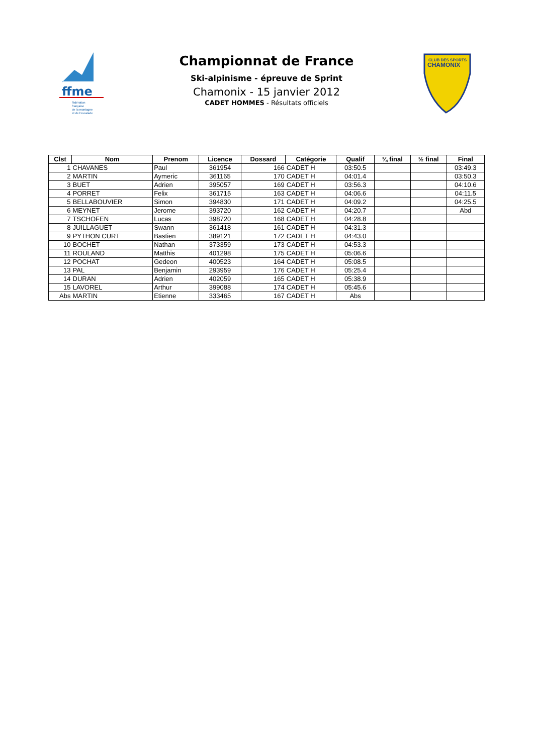ffme
fédération
française
de la montagne
et de l'escalade
Championnat de France
Ski-alpinisme - épreuve de Sprint
Chamonix - 15 janvier 2012
CADET HOMMES - Résultats officiels
CLUB DES SPORTS
CHAMONIX
| Clst | Nom | Prenom | Licence | Dossard | Catégorie | Qualif | ¼ final | ½ final | Final |
| --- | --- | --- | --- | --- | --- | --- | --- | --- | --- |
| 1 | CHAVANES | Paul | 361954 | 166 | CADET H | 03:50.5 | | | 03:49.3 |
| 2 | MARTIN | Aymeric | 361165 | 170 | CADET H | 04:01.4 | | | 03:50.3 |
| 3 | BUET | Adrien | 395057 | 169 | CADET H | 03:56.3 | | | 04:10.6 |
| 4 | PORRET | Felix | 361715 | 163 | CADET H | 04:06.6 | | | 04:11.5 |
| 5 | BELLABOUVIER | Simon | 394830 | 171 | CADET H | 04:09.2 | | | 04:25.5 |
| 6 | MEYNET | Jerome | 393720 | 162 | CADET H | 04:20.7 | | | Abd |
| 7 | TSCHOFEN | Lucas | 398720 | 168 | CADET H | 04:28.8 | | | |
| 8 | JUILLAGUET | Swann | 361418 | 161 | CADET H | 04:31.3 | | | |
| 9 | PYTHON CURT | Bastien | 389121 | 172 | CADET H | 04:43.0 | | | |
| 10 | BOCHET | Nathan | 373359 | 173 | CADET H | 04:53.3 | | | |
| 11 | ROULAND | Matthis | 401298 | 175 | CADET H | 05:06.6 | | | |
| 12 | POCHAT | Gedeon | 400523 | 164 | CADET H | 05:08.5 | | | |
| 13 | PAL | Benjamin | 293959 | 176 | CADET H | 05:25.4 | | | |
| 14 | DURAN | Adrien | 402059 | 165 | CADET H | 05:38.9 | | | |
| 15 | LAVOREL | Arthur | 399088 | 174 | CADET H | 05:45.6 | | | |
| Abs | MARTIN | Etienne | 333465 | 167 | CADET H | Abs | | | |